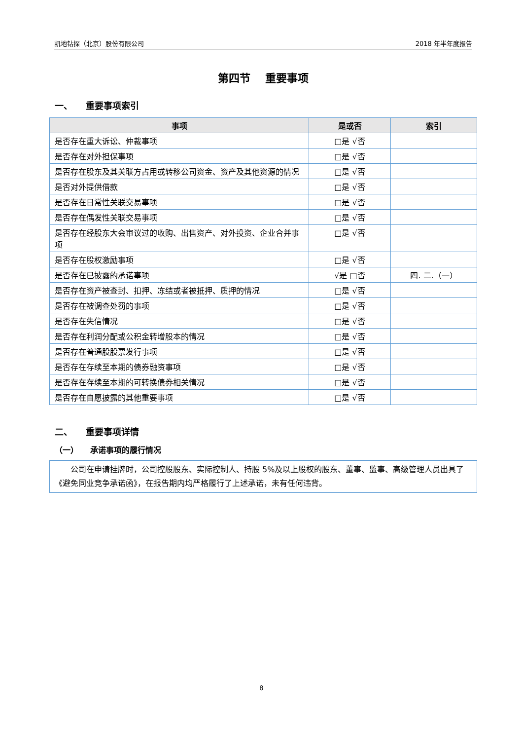凯地钻探（北京）股份有限公司 2018 年半年度报告
第四节　 重要事项
一、　　重要事项索引
| 事项 | 是或否 | 索引 |
| --- | --- | --- |
| 是否存在重大诉讼、仲裁事项 | □是 √否 | |
| 是否存在对外担保事项 | □是 √否 | |
| 是否存在股东及其关联方占用或转移公司资金、资产及其他资源的情况 | □是 √否 | |
| 是否对外提供借款 | □是 √否 | |
| 是否存在日常性关联交易事项 | □是 √否 | |
| 是否存在偶发性关联交易事项 | □是 √否 | |
| 是否存在经股东大会审议过的收购、出售资产、对外投资、企业合并事项 | □是 √否 | |
| 是否存在股权激励事项 | □是 √否 | |
| 是否存在已披露的承诺事项 | √是 □否 | 四. 二.（一） |
| 是否存在资产被查封、扣押、冻结或者被抵押、质押的情况 | □是 √否 | |
| 是否存在被调查处罚的事项 | □是 √否 | |
| 是否存在失信情况 | □是 √否 | |
| 是否存在利润分配或公积金转增股本的情况 | □是 √否 | |
| 是否存在普通股股票发行事项 | □是 √否 | |
| 是否存在存续至本期的债券融资事项 | □是 √否 | |
| 是否存在存续至本期的可转换债券相关情况 | □是 √否 | |
| 是否存在自愿披露的其他重要事项 | □是 √否 | |
二、　　重要事项详情
（一）　　承诺事项的履行情况
公司在申请挂牌时，公司控股股东、实际控制人、持股 5%及以上股权的股东、董事、监事、高级管理人员出具了《避免同业竞争承诺函》，在报告期内均严格履行了上述承诺，未有任何违背。
8